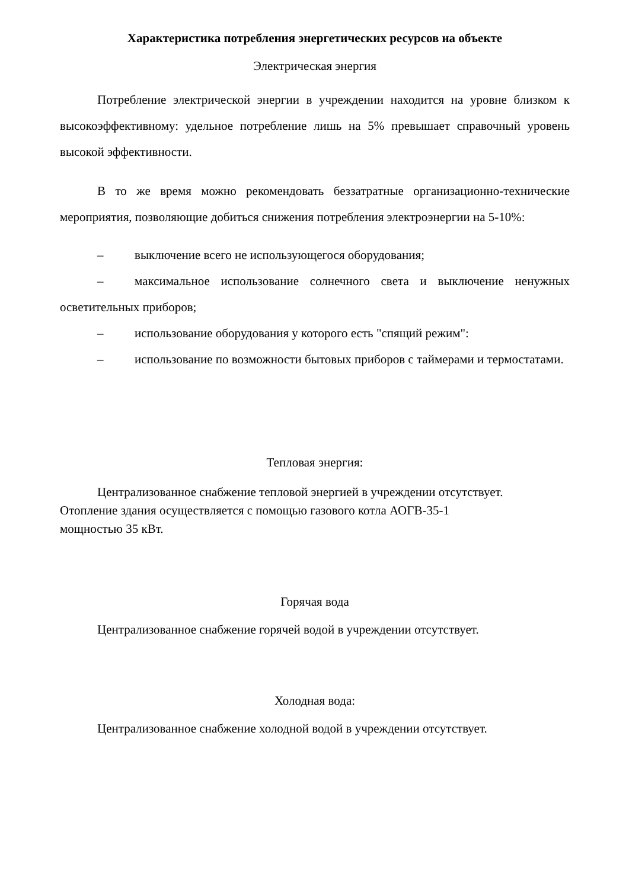Характеристика потребления энергетических ресурсов на объекте
Электрическая энергия
Потребление электрической энергии в учреждении находится на уровне близком к высокоэффективному: удельное потребление лишь на 5% превышает справочный уровень высокой эффективности.
В то же время можно рекомендовать беззатратные организационно-технические мероприятия, позволяющие добиться снижения потребления электроэнергии на 5-10%:
– выключение всего не использующегося оборудования;
– максимальное использование солнечного света и выключение ненужных осветительных приборов;
– использование оборудования у которого есть "спящий режим":
– использование по возможности бытовых приборов с таймерами и термостатами.
Тепловая энергия:
Централизованное снабжение тепловой энергией в учреждении отсутствует.
Отопление здания осуществляется с помощью газового котла АОГВ-35-1
мощностью 35 кВт.
Горячая вода
Централизованное снабжение горячей водой в учреждении отсутствует.
Холодная вода:
Централизованное снабжение холодной водой в учреждении отсутствует.